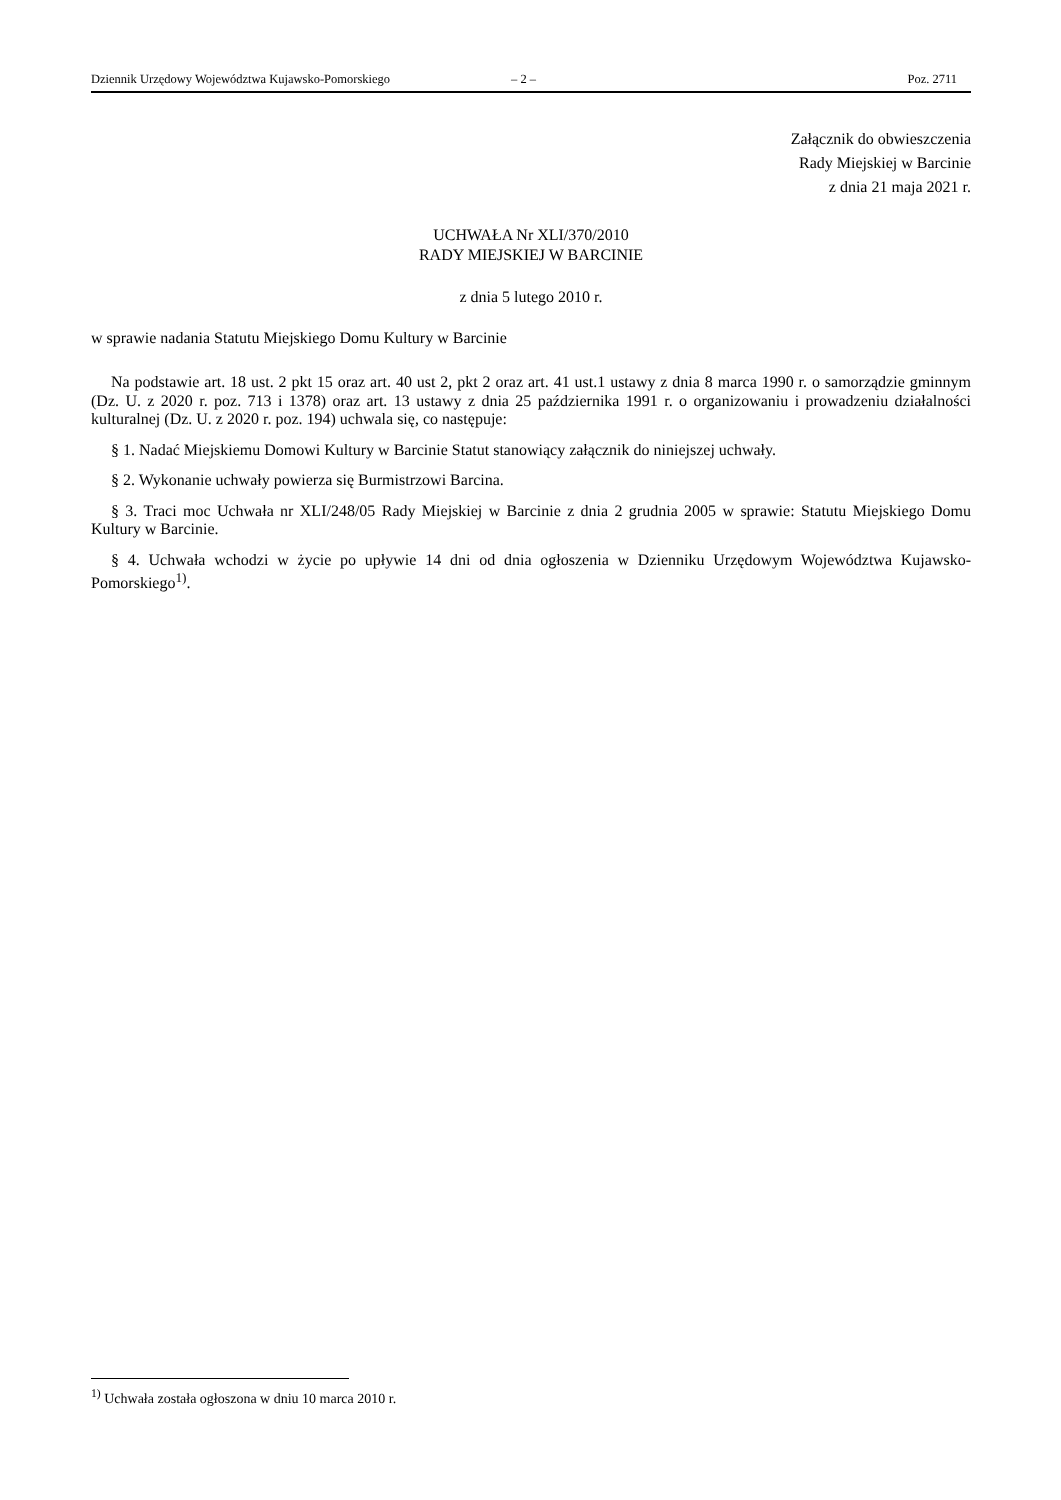Dziennik Urzędowy Województwa Kujawsko-Pomorskiego – 2 – Poz. 2711
Załącznik do obwieszczenia
Rady Miejskiej w Barcinie
z dnia 21 maja 2021 r.
UCHWAŁA Nr XLI/370/2010
RADY MIEJSKIEJ W BARCINIE
z dnia 5 lutego 2010 r.
w sprawie nadania Statutu Miejskiego Domu Kultury w Barcinie
Na podstawie art. 18 ust. 2 pkt 15 oraz art. 40 ust 2, pkt 2 oraz art. 41 ust.1 ustawy z dnia 8 marca 1990 r. o samorządzie gminnym (Dz. U. z 2020 r. poz. 713 i 1378) oraz art. 13 ustawy z dnia 25 października 1991 r. o organizowaniu i prowadzeniu działalności kulturalnej (Dz. U. z 2020 r. poz. 194) uchwala się, co następuje:
§ 1. Nadać Miejskiemu Domowi Kultury w Barcinie Statut stanowiący załącznik do niniejszej uchwały.
§ 2. Wykonanie uchwały powierza się Burmistrzowi Barcina.
§ 3. Traci moc Uchwała nr XLI/248/05 Rady Miejskiej w Barcinie z dnia 2 grudnia 2005 w sprawie: Statutu Miejskiego Domu Kultury w Barcinie.
§ 4. Uchwała wchodzi w życie po upływie 14 dni od dnia ogłoszenia w Dzienniku Urzędowym Województwa Kujawsko-Pomorskiego<sup>1)</sup>.
<sup>1)</sup> Uchwała została ogłoszona w dniu 10 marca 2010 r.